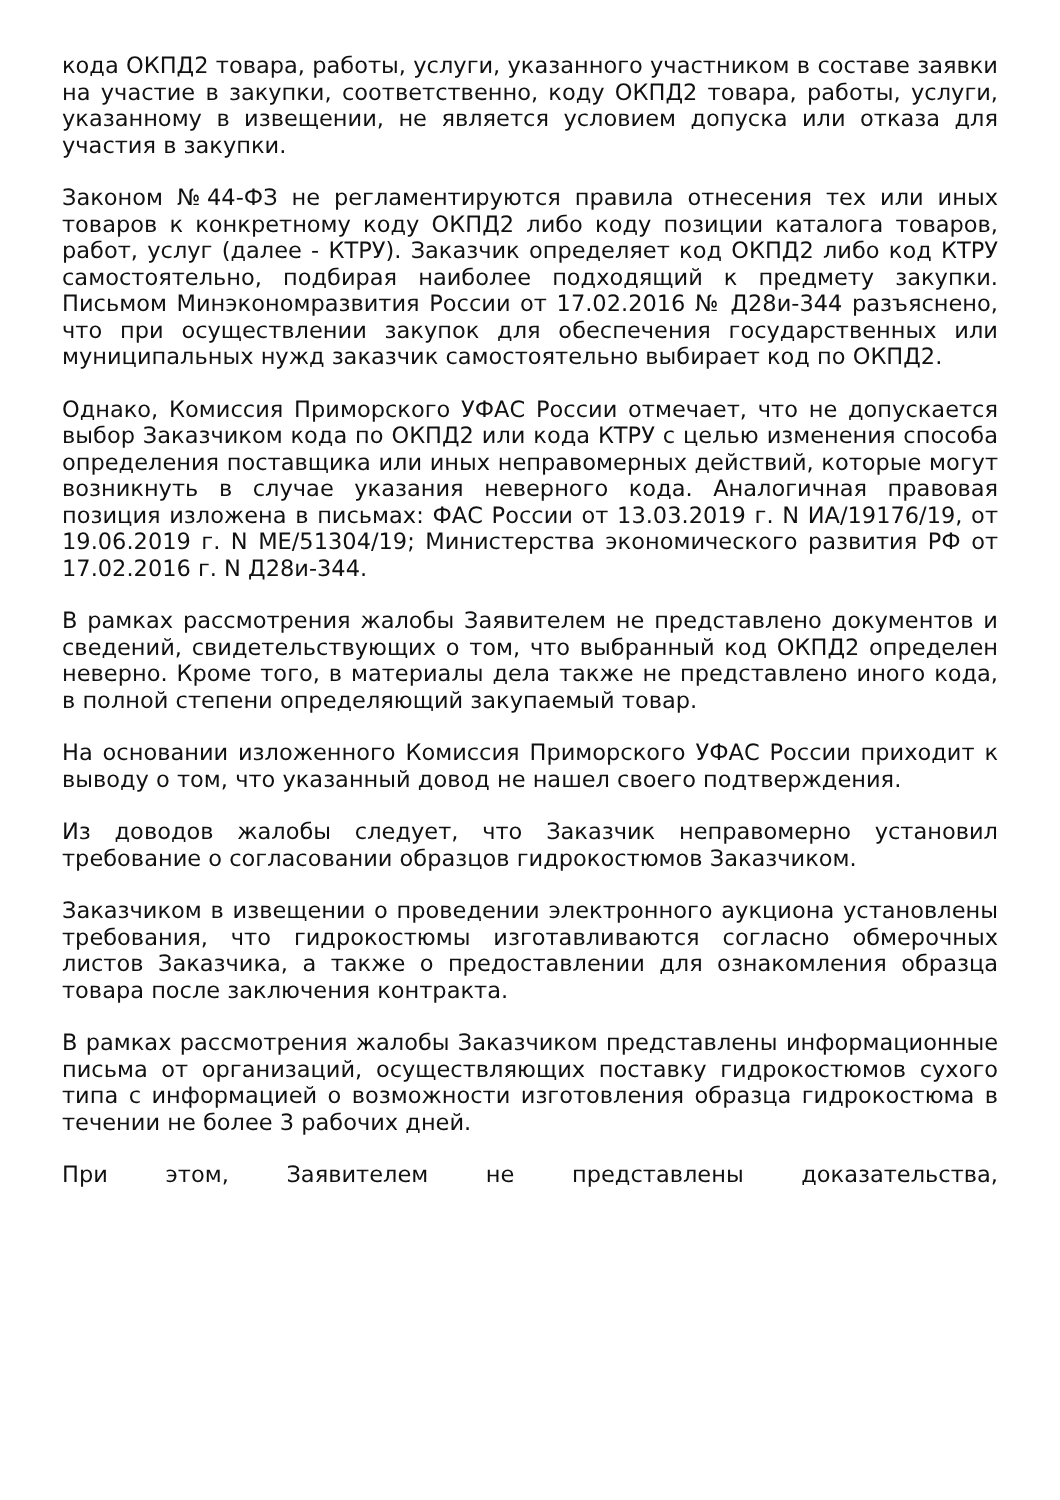кода ОКПД2 товара, работы, услуги, указанного участником в составе заявки на участие в закупки, соответственно, коду ОКПД2 товара, работы, услуги, указанному в извещении, не является условием допуска или отказа для участия в закупки.
Законом №44-ФЗ не регламентируются правила отнесения тех или иных товаров к конкретному коду ОКПД2 либо коду позиции каталога товаров, работ, услуг (далее - КТРУ). Заказчик определяет код ОКПД2 либо код КТРУ самостоятельно, подбирая наиболее подходящий к предмету закупки. Письмом Минэкономразвития России от 17.02.2016 № Д28и-344 разъяснено, что при осуществлении закупок для обеспечения государственных или муниципальных нужд заказчик самостоятельно выбирает код по ОКПД2.
Однако, Комиссия Приморского УФАС России отмечает, что не допускается выбор Заказчиком кода по ОКПД2 или кода КТРУ с целью изменения способа определения поставщика или иных неправомерных действий, которые могут возникнуть в случае указания неверного кода. Аналогичная правовая позиция изложена в письмах: ФАС России от 13.03.2019 г. N ИА/19176/19, от 19.06.2019 г. N МЕ/51304/19; Министерства экономического развития РФ от 17.02.2016 г. N Д28и-344.
В рамках рассмотрения жалобы Заявителем не представлено документов и сведений, свидетельствующих о том, что выбранный код ОКПД2 определен неверно. Кроме того, в материалы дела также не представлено иного кода, в полной степени определяющий закупаемый товар.
На основании изложенного Комиссия Приморского УФАС России приходит к выводу о том, что указанный довод не нашел своего подтверждения.
Из доводов жалобы следует, что Заказчик неправомерно установил требование о согласовании образцов гидрокостюмов Заказчиком.
Заказчиком в извещении о проведении электронного аукциона установлены требования, что гидрокостюмы изготавливаются согласно обмерочных листов Заказчика, а также о предоставлении для ознакомления образца товара после заключения контракта.
В рамках рассмотрения жалобы Заказчиком представлены информационные письма от организаций, осуществляющих поставку гидрокостюмов сухого типа с информацией о возможности изготовления образца гидрокостюма в течении не более 3 рабочих дней.
При этом, Заявителем не представлены доказательства,